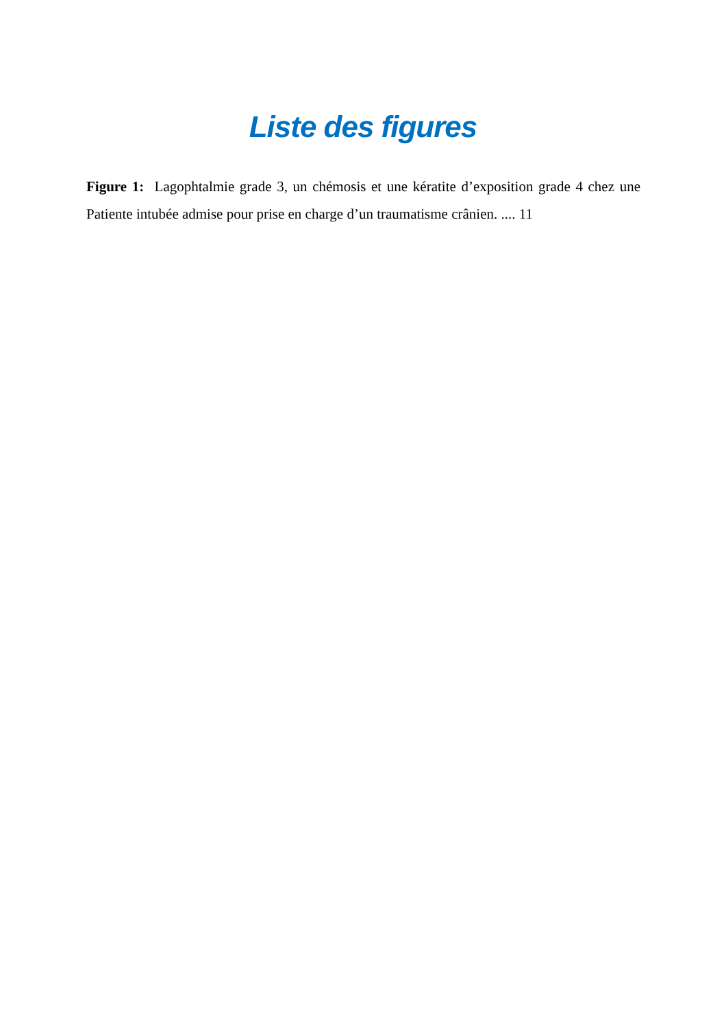Liste des figures
Figure 1: Lagophtalmie grade 3, un chémosis et une kératite d’exposition grade 4 chez une Patiente intubée admise pour prise en charge d’un traumatisme crânien. .... 11